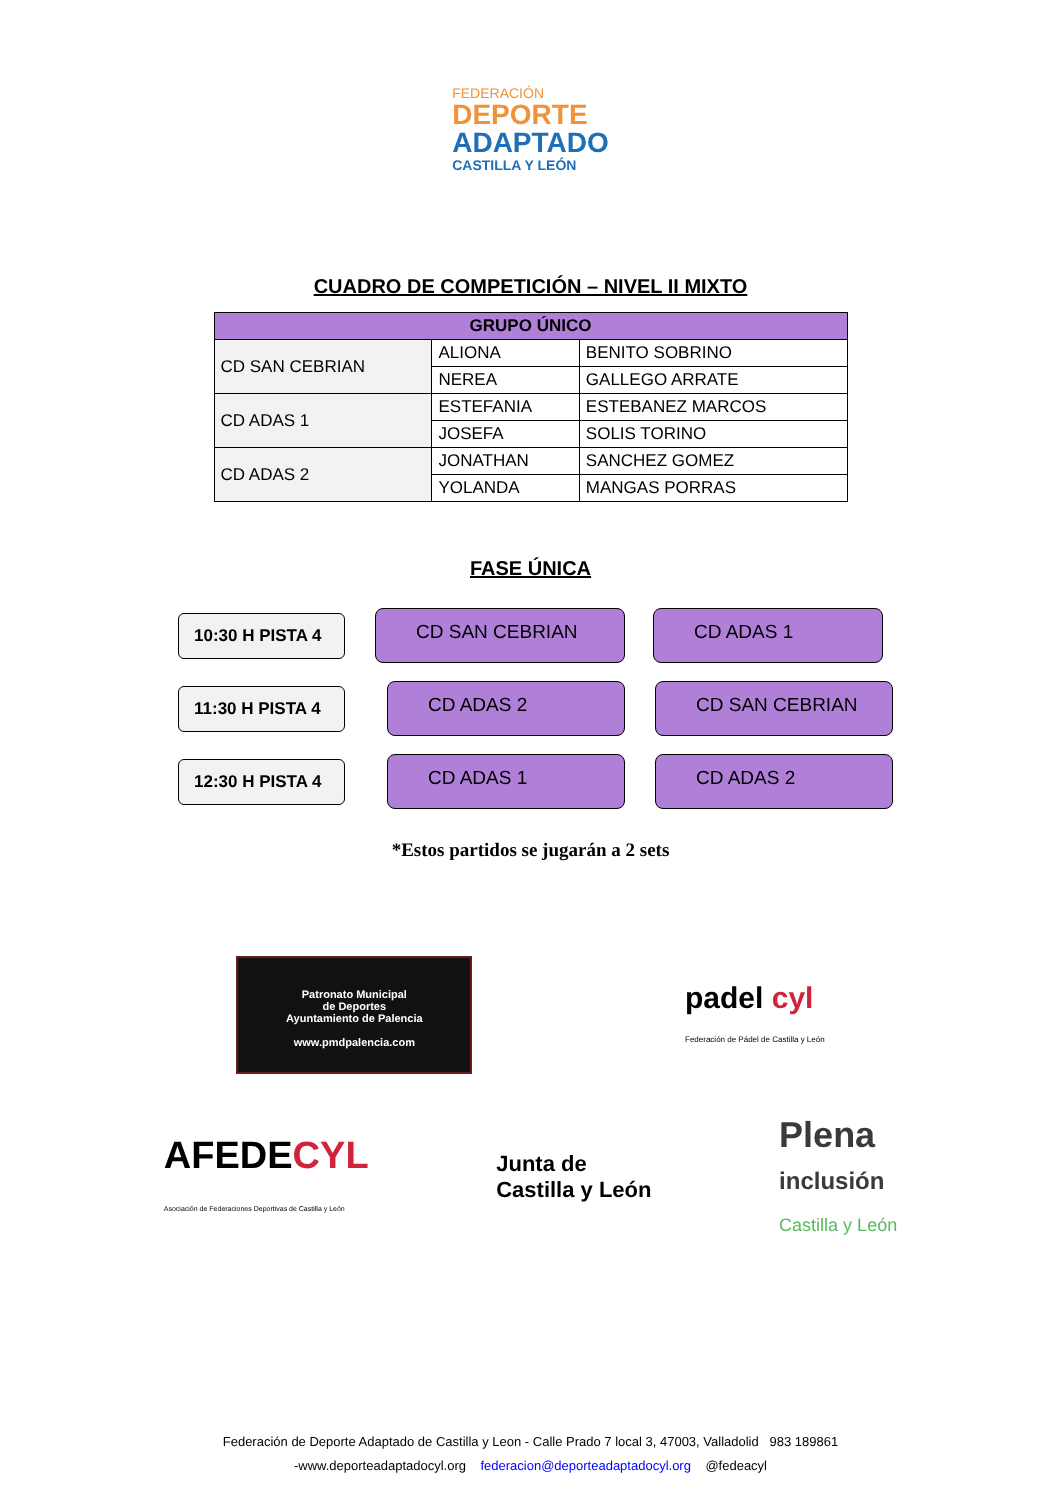FEDERACIÓN
DEPORTE
ADAPTADO
CASTILLA Y LEÓN
CUADRO DE COMPETICIÓN – NIVEL II MIXTO
| GRUPO ÚNICO | | |
| --- | --- | --- |
| CD SAN CEBRIAN | ALIONA | BENITO SOBRINO |
| | NEREA | GALLEGO ARRATE |
| CD ADAS 1 | ESTEFANIA | ESTEBANEZ MARCOS |
| | JOSEFA | SOLIS TORINO |
| CD ADAS 2 | JONATHAN | SANCHEZ GOMEZ |
| | YOLANDA | MANGAS PORRAS |
FASE ÚNICA
10:30 H PISTA 4
CD SAN CEBRIAN CD ADAS 1
11:30 H PISTA 4
CD ADAS 2 CD SAN CEBRIAN
12:30 H PISTA 4
CD ADAS 1 CD ADAS 2
*Estos partidos se jugarán a 2 sets
Patronato Municipal
de Deportes
Ayuntamiento de Palencia
www.pmdpalencia.com
padel cyl
Federación de Pádel de Castilla y León
AFEDECYL
Asociación de Federaciones Deportivas de Castilla y León
Junta de
Castilla y León
Plena
inclusión
Castilla y León
Federación de Deporte Adaptado de Castilla y Leon - Calle Prado 7 local 3, 47003, Valladolid 983 189861
-www.deporteadaptadocyl.org federacion@deporteadaptadocyl.org @fedeacyl